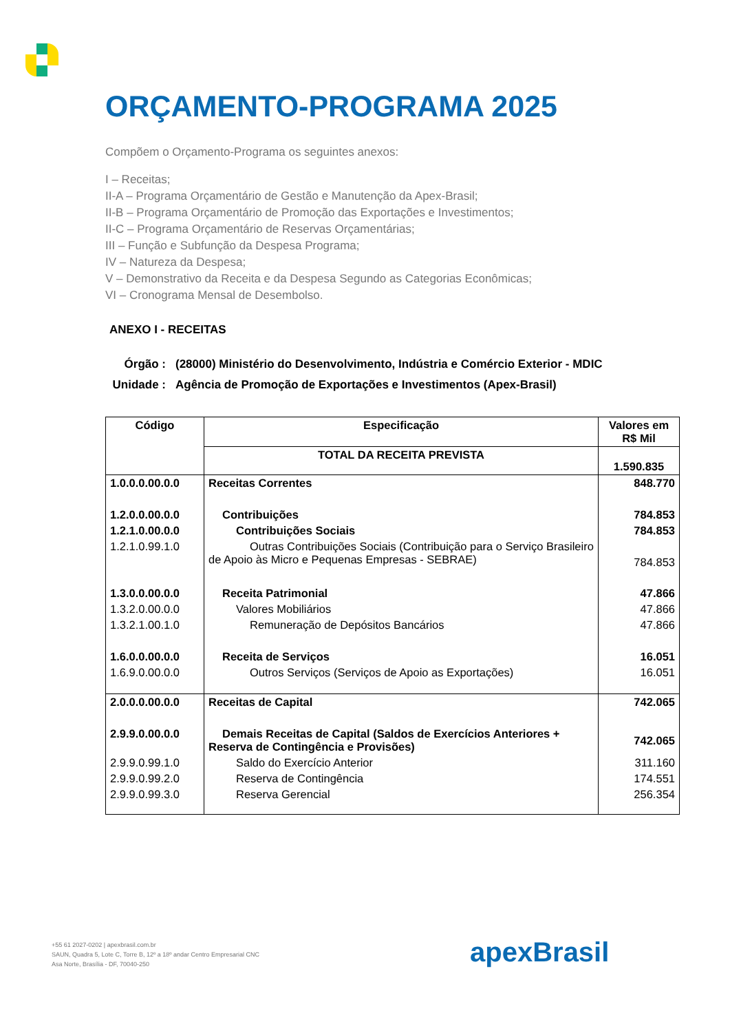ORÇAMENTO-PROGRAMA 2025
Compõem o Orçamento-Programa os seguintes anexos:
I – Receitas;
II-A – Programa Orçamentário de Gestão e Manutenção da Apex-Brasil;
II-B – Programa Orçamentário de Promoção das Exportações e Investimentos;
II-C – Programa Orçamentário de Reservas Orçamentárias;
III – Função e Subfunção da Despesa Programa;
IV – Natureza da Despesa;
V – Demonstrativo da Receita e da Despesa Segundo as Categorias Econômicas;
VI – Cronograma Mensal de Desembolso.
ANEXO I - RECEITAS
| Órgão : | (28000) Ministério do Desenvolvimento, Indústria e Comércio Exterior - MDIC |
| Unidade : | Agência de Promoção de Exportações e Investimentos (Apex-Brasil) |
| Código | Especificação | Valores em R$ Mil |
| --- | --- | --- |
| | TOTAL DA RECEITA PREVISTA | 1.590.835 |
| 1.0.0.0.00.0.0 | Receitas Correntes | 848.770 |
| 1.2.0.0.00.0.0 | Contribuições | 784.853 |
| 1.2.1.0.00.0.0 | Contribuições Sociais | 784.853 |
| 1.2.1.0.99.1.0 | Outras Contribuições Sociais (Contribuição para o Serviço Brasileiro de Apoio às Micro e Pequenas Empresas - SEBRAE) | 784.853 |
| 1.3.0.0.00.0.0 | Receita Patrimonial | 47.866 |
| 1.3.2.0.00.0.0 | Valores Mobiliários | 47.866 |
| 1.3.2.1.00.1.0 | Remuneração de Depósitos Bancários | 47.866 |
| 1.6.0.0.00.0.0 | Receita de Serviços | 16.051 |
| 1.6.9.0.00.0.0 | Outros Serviços (Serviços de Apoio as Exportações) | 16.051 |
| 2.0.0.0.00.0.0 | Receitas de Capital | 742.065 |
| 2.9.9.0.00.0.0 | Demais Receitas de Capital (Saldos de Exercícios Anteriores + Reserva de Contingência e Provisões) | 742.065 |
| 2.9.9.0.99.1.0 | Saldo do Exercício Anterior | 311.160 |
| 2.9.9.0.99.2.0 | Reserva de Contingência | 174.551 |
| 2.9.9.0.99.3.0 | Reserva Gerencial | 256.354 |
+55 61 2027-0202 | apexbrasil.com.br
SAUN, Quadra 5, Lote C, Torre B, 12º a 18º andar Centro Empresarial CNC
Asa Norte, Brasília - DF, 70040-250
apexBrasil